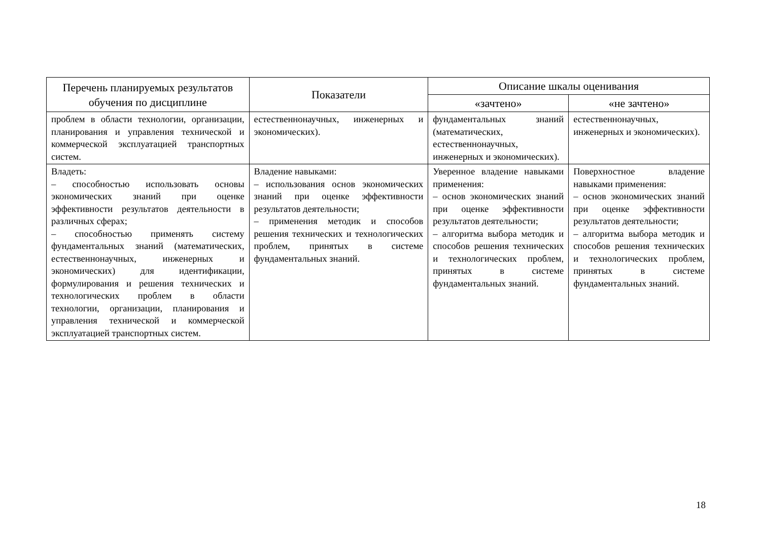| Перечень планируемых результатов обучения по дисциплине | Показатели | Описание шкалы оценивания | |
| --- | --- | --- | --- |
| | | «зачтено» | «не зачтено» |
| проблем в области технологии, организации, планирования и управления технической и коммерческой эксплуатацией транспортных систем. | естественнонаучных, инженерных и экономических). | фундаментальных знаний (математических, естественнонаучных, инженерных и экономических). | естественнонаучных, инженерных и экономических). |
| Владеть: – способностью использовать основы экономических знаний при оценке эффективности результатов деятельности в различных сферах; – способностью применять систему фундаментальных знаний (математических, естественнонаучных, инженерных и экономических) для идентификации, формулирования и решения технических и технологических проблем в области технологии, организации, планирования и управления технической и коммерческой эксплуатацией транспортных систем. | Владение навыками: – использования основ экономических знаний при оценке эффективности результатов деятельности; – применения методик и способов решения технических и технологических проблем, принятых в системе фундаментальных знаний. | Уверенное владение навыками применения: – основ экономических знаний при оценке эффективности результатов деятельности; – алгоритма выбора методик и способов решения технических и технологических проблем, принятых в системе фундаментальных знаний. | Поверхностное владение навыками применения: – основ экономических знаний при оценке эффективности результатов деятельности; – алгоритма выбора методик и способов решения технических и технологических проблем, принятых в системе фундаментальных знаний. |
18